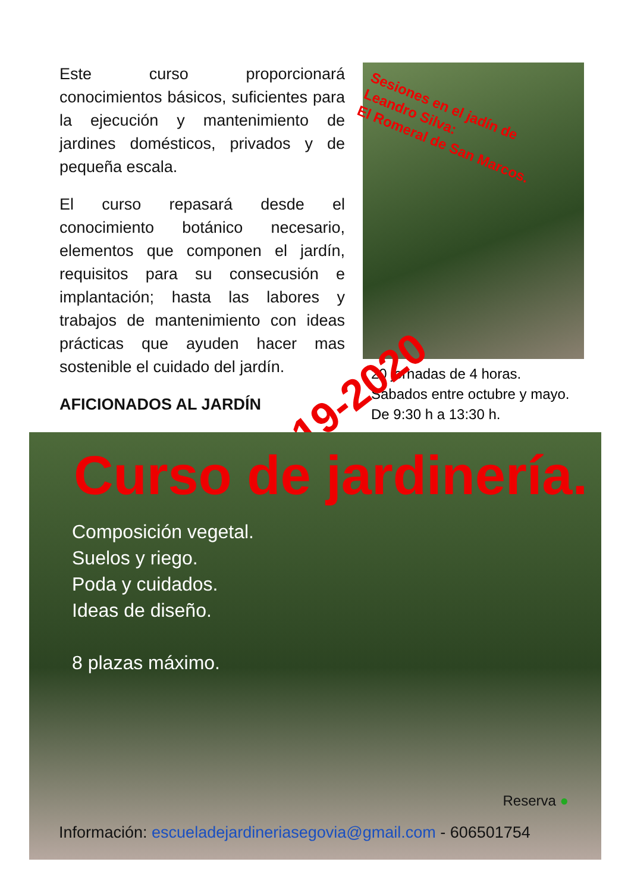Este curso proporcionará conocimientos básicos, suficientes para la ejecución y mantenimiento de jardines domésticos, privados y de pequeña escala.
El curso repasará desde el conocimiento botánico necesario, elementos que componen el jardín, requisitos para su consecusión e implantación; hasta las labores y trabajos de mantenimiento con ideas prácticas que ayuden hacer mas sostenible el cuidado del jardín.
AFICIONADOS AL JARDÍN
Sesiones en el jadín de
Leandro Silva:
El Romeral de San Marcos.
20 jornadas de 4 horas.
Sabados entre octubre y mayo.
De 9:30 h a 13:30 h.
2019-2020
Curso de jardinería.
Composición vegetal.
Suelos y riego.
Poda y cuidados.
Ideas de diseño.
8 plazas máximo.
Reserva ●
Información: escueladejardineriasegovia@gmail.com - 606501754